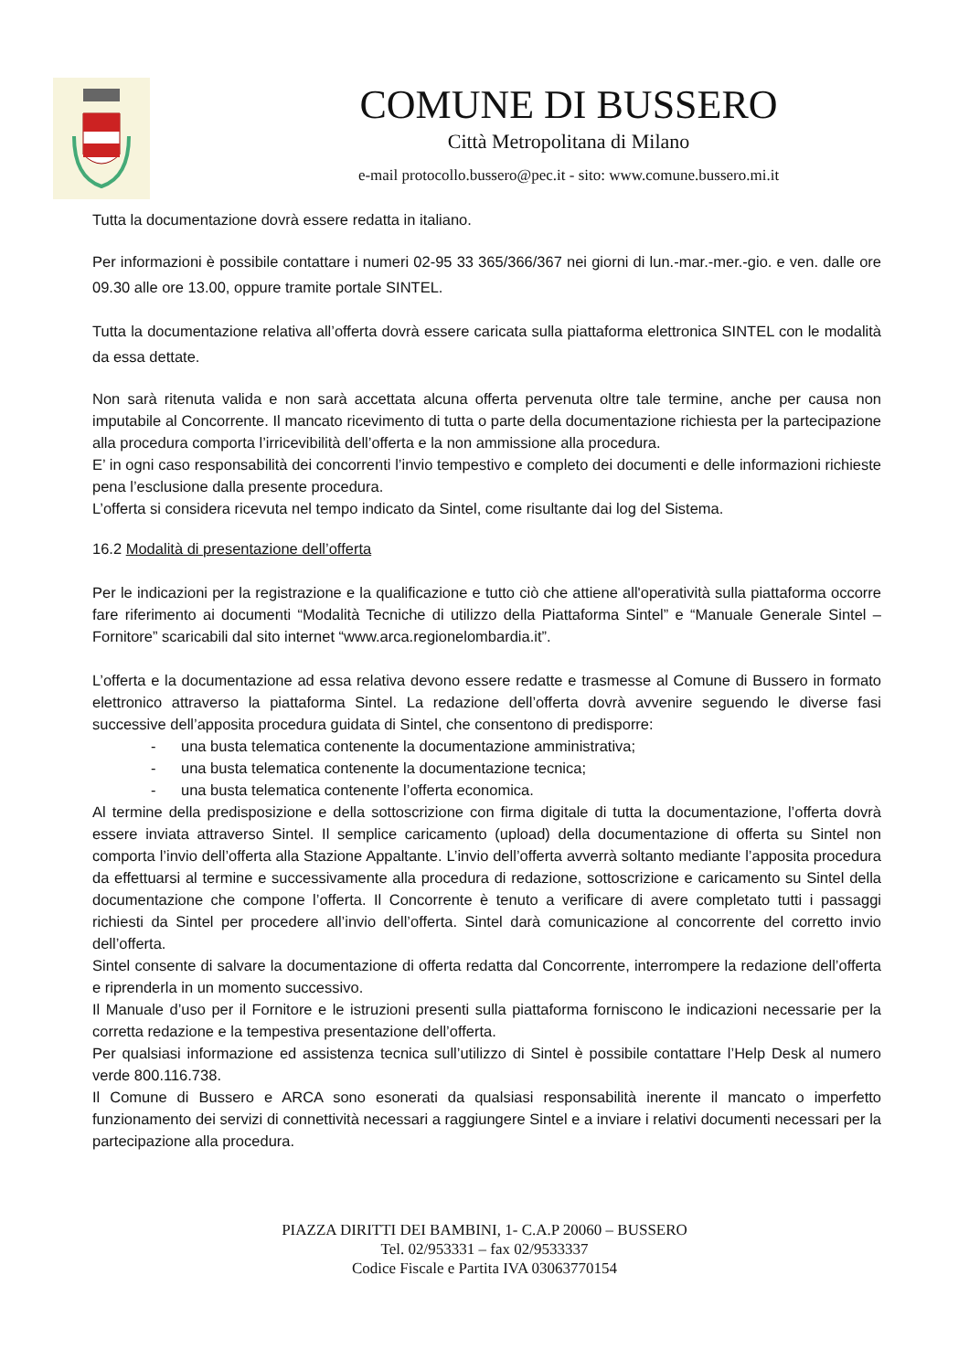COMUNE DI BUSSERO
Città Metropolitana di Milano
e-mail protocollo.bussero@pec.it - sito: www.comune.bussero.mi.it
Tutta la documentazione dovrà essere redatta in italiano.
Per informazioni è possibile contattare i numeri 02-95 33 365/366/367 nei giorni di lun.-mar.-mer.-gio. e ven. dalle ore 09.30 alle ore 13.00, oppure tramite portale SINTEL.
Tutta la documentazione relativa all’offerta dovrà essere caricata sulla piattaforma elettronica SINTEL con le modalità da essa dettate.
Non sarà ritenuta valida e non sarà accettata alcuna offerta pervenuta oltre tale termine, anche per causa non imputabile al Concorrente. Il mancato ricevimento di tutta o parte della documentazione richiesta per la partecipazione alla procedura comporta l’irricevibilità dell’offerta e la non ammissione alla procedura.
E’ in ogni caso responsabilità dei concorrenti l’invio tempestivo e completo dei documenti e delle informazioni richieste pena l’esclusione dalla presente procedura.
L’offerta si considera ricevuta nel tempo indicato da Sintel, come risultante dai log del Sistema.
16.2 Modalità di presentazione dell’offerta
Per le indicazioni per la registrazione e la qualificazione e tutto ciò che attiene all'operatività sulla piattaforma occorre fare riferimento ai documenti “Modalità Tecniche di utilizzo della Piattaforma Sintel” e “Manuale Generale Sintel – Fornitore” scaricabili dal sito internet “www.arca.regionelombardia.it”.
L’offerta e la documentazione ad essa relativa devono essere redatte e trasmesse al Comune di Bussero in formato elettronico attraverso la piattaforma Sintel. La redazione dell’offerta dovrà avvenire seguendo le diverse fasi successive dell’apposita procedura guidata di Sintel, che consentono di predisporre:
- una busta telematica contenente la documentazione amministrativa;
- una busta telematica contenente la documentazione tecnica;
- una busta telematica contenente l’offerta economica.
Al termine della predisposizione e della sottoscrizione con firma digitale di tutta la documentazione, l’offerta dovrà essere inviata attraverso Sintel. Il semplice caricamento (upload) della documentazione di offerta su Sintel non comporta l’invio dell’offerta alla Stazione Appaltante. L’invio dell’offerta avverrà soltanto mediante l’apposita procedura da effettuarsi al termine e successivamente alla procedura di redazione, sottoscrizione e caricamento su Sintel della documentazione che compone l’offerta. Il Concorrente è tenuto a verificare di avere completato tutti i passaggi richiesti da Sintel per procedere all’invio dell’offerta. Sintel darà comunicazione al concorrente del corretto invio dell’offerta.
Sintel consente di salvare la documentazione di offerta redatta dal Concorrente, interrompere la redazione dell’offerta e riprenderla in un momento successivo.
Il Manuale d’uso per il Fornitore e le istruzioni presenti sulla piattaforma forniscono le indicazioni necessarie per la corretta redazione e la tempestiva presentazione dell’offerta.
Per qualsiasi informazione ed assistenza tecnica sull’utilizzo di Sintel è possibile contattare l’Help Desk al numero verde 800.116.738.
Il Comune di Bussero e ARCA sono esonerati da qualsiasi responsabilità inerente il mancato o imperfetto funzionamento dei servizi di connettività necessari a raggiungere Sintel e a inviare i relativi documenti necessari per la partecipazione alla procedura.
PIAZZA DIRITTI DEI BAMBINI, 1- C.A.P 20060 – BUSSERO
Tel. 02/953331 – fax 02/9533337
Codice Fiscale e Partita IVA 03063770154